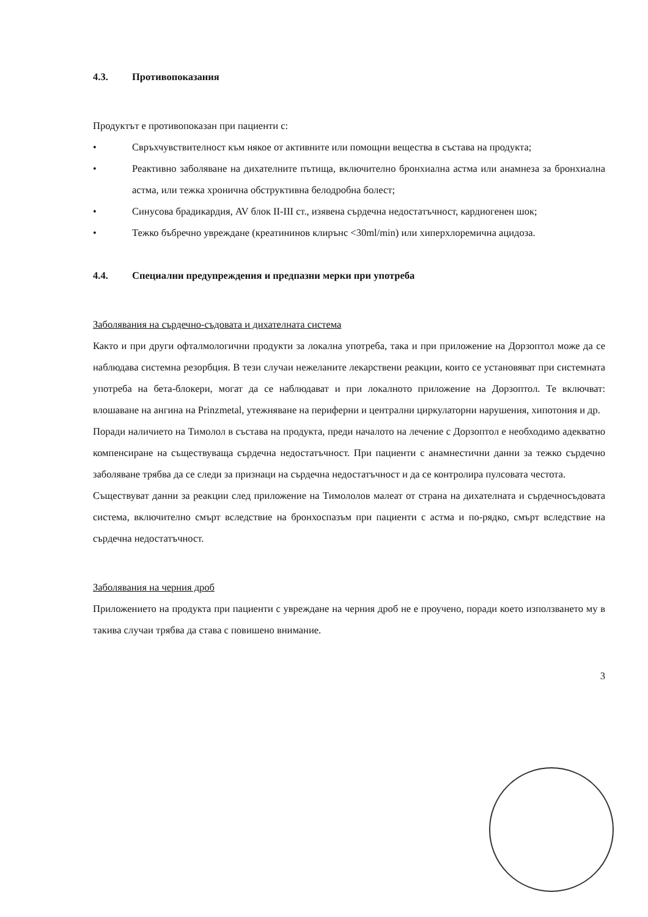4.3. Противопоказания
Продуктът е противопоказан при пациенти с:
• Свръхчувствителност към някое от активните или помощни вещества в състава на продукта;
• Реактивно заболяване на дихателните пътища, включително бронхиална астма или анамнеза за бронхиална астма, или тежка хронична обструктивна белодробна болест;
• Синусова брадикардия, AV блок II-III ст., изявена сърдечна недостатъчност, кардиогенен шок;
• Тежко бъбречно увреждане (креатининов клирънс <30ml/min) или хиперхлоремична ацидоза.
4.4. Специални предупреждения и предпазни мерки при употреба
Заболявания на сърдечно-съдовата и дихателната система
Както и при други офталмологични продукти за локална употреба, така и при приложение на Дорзоптол може да се наблюдава системна резорбция. В тези случаи нежеланите лекарствени реакции, които се установяват при системната употреба на бета-блокери, могат да се наблюдават и при локалното приложение на Дорзоптол. Те включват: влошаване на ангина на Prinzmetal, утежняване на периферни и централни циркулаторни нарушения, хипотония и др.
Поради наличието на Тимолол в състава на продукта, преди началото на лечение с Дорзоптол е необходимо адекватно компенсиране на съществуваща сърдечна недостатъчност. При пациенти с анамнестични данни за тежко сърдечно заболяване трябва да се следи за признаци на сърдечна недостатъчност и да се контролира пулсовата честота.
Съществуват данни за реакции след приложение на Тимололов малеат от страна на дихателната и сърдечносъдовата система, включително смърт вследствие на бронхоспазъм при пациенти с астма и по-рядко, смърт вследствие на сърдечна недостатъчност.
Заболявания на черния дроб
Приложението на продукта при пациенти с увреждане на черния дроб не е проучено, поради което използването му в такива случаи трябва да става с повишено внимание.
3